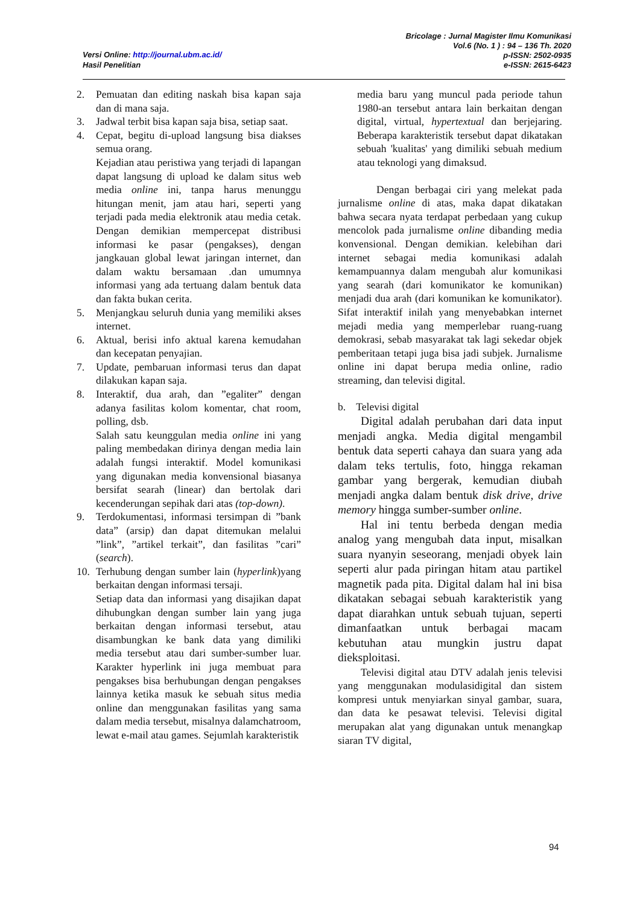Versi Online: http://journal.ubm.ac.id/
Hasil Penelitian
Bricolage : Jurnal Magister Ilmu Komunikasi
Vol.6 (No. 1 ) : 94 – 136 Th. 2020
p-ISSN: 2502-0935
e-ISSN: 2615-6423
2. Pemuatan dan editing naskah bisa kapan saja dan di mana saja.
3. Jadwal terbit bisa kapan saja bisa, setiap saat.
4. Cepat, begitu di-upload langsung bisa diakses semua orang.
Kejadian atau peristiwa yang terjadi di lapangan dapat langsung di upload ke dalam situs web media online ini, tanpa harus menunggu hitungan menit, jam atau hari, seperti yang terjadi pada media elektronik atau media cetak. Dengan demikian mempercepat distribusi informasi ke pasar (pengakses), dengan jangkauan global lewat jaringan internet, dan dalam waktu bersamaan .dan umumnya informasi yang ada tertuang dalam bentuk data dan fakta bukan cerita.
5. Menjangkau seluruh dunia yang memiliki akses internet.
6. Aktual, berisi info aktual karena kemudahan dan kecepatan penyajian.
7. Update, pembaruan informasi terus dan dapat dilakukan kapan saja.
8. Interaktif, dua arah, dan ”egaliter” dengan adanya fasilitas kolom komentar, chat room, polling, dsb.
Salah satu keunggulan media online ini yang paling membedakan dirinya dengan media lain adalah fungsi interaktif. Model komunikasi yang digunakan media konvensional biasanya bersifat searah (linear) dan bertolak dari kecenderungan sepihak dari atas (top-down).
9. Terdokumentasi, informasi tersimpan di ”bank data” (arsip) dan dapat ditemukan melalui ”link”, ”artikel terkait”, dan fasilitas ”cari” (search).
10. Terhubung dengan sumber lain (hyperlink)yang berkaitan dengan informasi tersaji.
Setiap data dan informasi yang disajikan dapat dihubungkan dengan sumber lain yang juga berkaitan dengan informasi tersebut, atau disambungkan ke bank data yang dimiliki media tersebut atau dari sumber-sumber luar. Karakter hyperlink ini juga membuat para pengakses bisa berhubungan dengan pengakses lainnya ketika masuk ke sebuah situs media online dan menggunakan fasilitas yang sama dalam media tersebut, misalnya dalamchatroom, lewat e-mail atau games. Sejumlah karakteristik
media baru yang muncul pada periode tahun 1980-an tersebut antara lain berkaitan dengan digital, virtual, hypertextual dan berjejaring. Beberapa karakteristik tersebut dapat dikatakan sebuah 'kualitas' yang dimiliki sebuah medium atau teknologi yang dimaksud.
Dengan berbagai ciri yang melekat pada jurnalisme online di atas, maka dapat dikatakan bahwa secara nyata terdapat perbedaan yang cukup mencolok pada jurnalisme online dibanding media konvensional. Dengan demikian. kelebihan dari internet sebagai media komunikasi adalah kemampuannya dalam mengubah alur komunikasi yang searah (dari komunikator ke komunikan) menjadi dua arah (dari komunikan ke komunikator). Sifat interaktif inilah yang menyebabkan internet mejadi media yang memperlebar ruang-ruang demokrasi, sebab masyarakat tak lagi sekedar objek pemberitaan tetapi juga bisa jadi subjek. Jurnalisme online ini dapat berupa media online, radio streaming, dan televisi digital.
b. Televisi digital
Digital adalah perubahan dari data input menjadi angka. Media digital mengambil bentuk data seperti cahaya dan suara yang ada dalam teks tertulis, foto, hingga rekaman gambar yang bergerak, kemudian diubah menjadi angka dalam bentuk disk drive, drive memory hingga sumber-sumber online.
Hal ini tentu berbeda dengan media analog yang mengubah data input, misalkan suara nyanyin seseorang, menjadi obyek lain seperti alur pada piringan hitam atau partikel magnetik pada pita. Digital dalam hal ini bisa dikatakan sebagai sebuah karakteristik yang dapat diarahkan untuk sebuah tujuan, seperti dimanfaatkan untuk berbagai macam kebutuhan atau mungkin justru dapat dieksploitasi.
Televisi digital atau DTV adalah jenis televisi yang menggunakan modulasidigital dan sistem kompresi untuk menyiarkan sinyal gambar, suara, dan data ke pesawat televisi. Televisi digital merupakan alat yang digunakan untuk menangkap siaran TV digital,
94